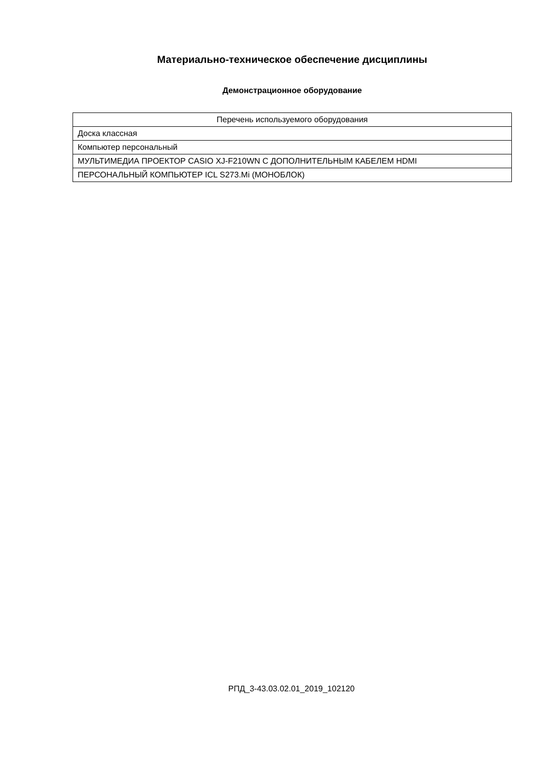Материально-техническое обеспечение дисциплины
Демонстрационное оборудование
| Перечень используемого оборудования |
| --- |
| Доска классная |
| Компьютер персональный |
| МУЛЬТИМЕДИА ПРОЕКТОР CASIO XJ-F210WN С ДОПОЛНИТЕЛЬНЫМ КАБЕЛЕМ HDMI |
| ПЕРСОНАЛЬНЫЙ КОМПЬЮТЕР ICL S273.Mi (МОНОБЛОК) |
РПД_3-43.03.02.01_2019_102120